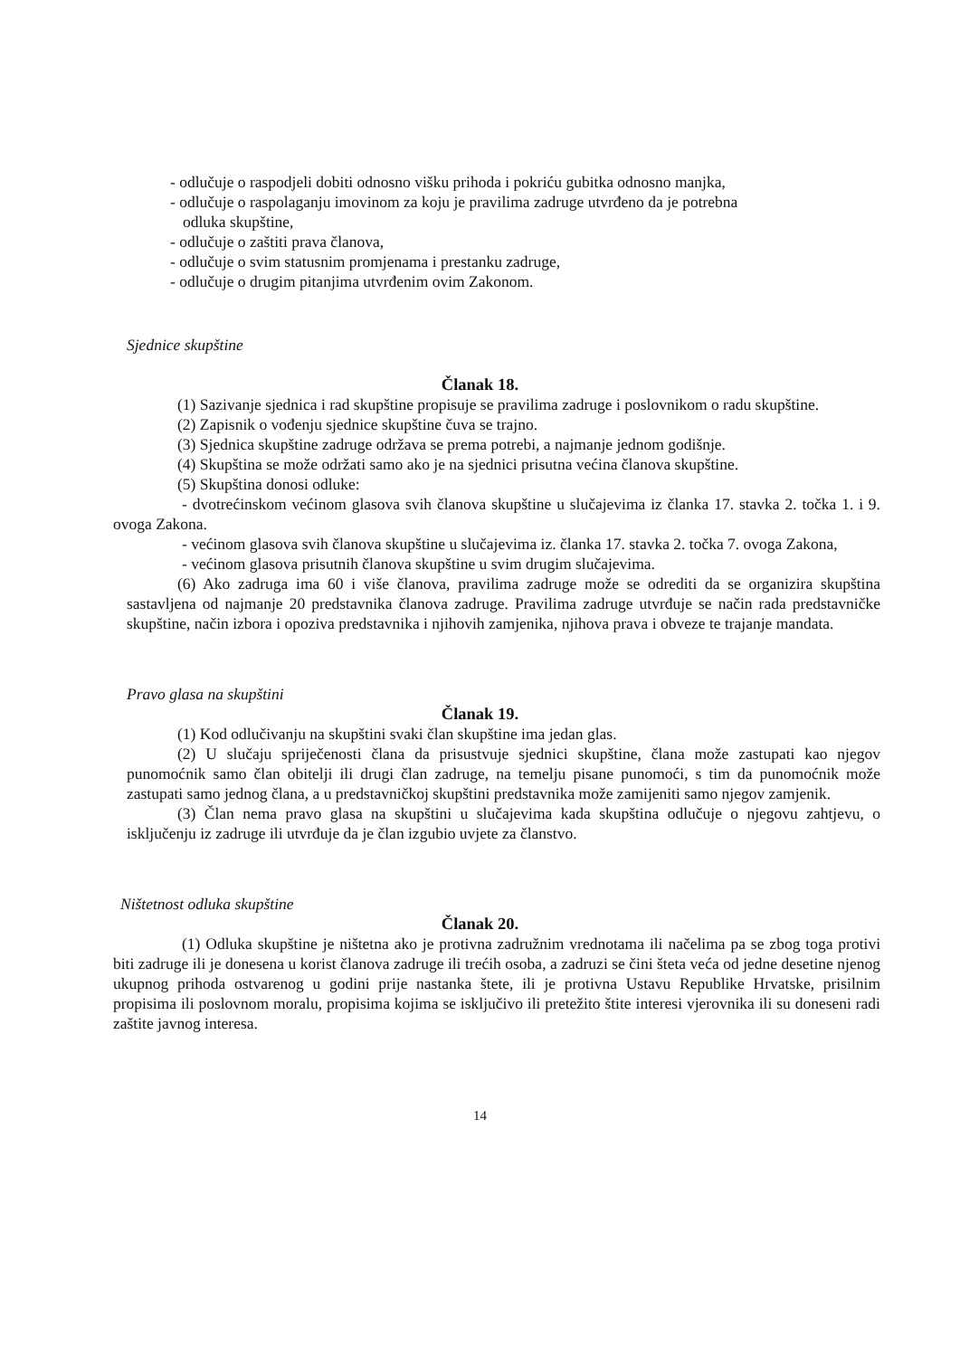- odlučuje o raspodjeli dobiti odnosno višku prihoda i pokriću gubitka odnosno manjka,
- odlučuje o raspolaganju imovinom za koju je pravilima zadruge utvrđeno da je potrebna
odluka skupštine,
- odlučuje o zaštiti prava članova,
- odlučuje o svim statusnim promjenama i prestanku zadruge,
- odlučuje o drugim pitanjima utvrđenim ovim Zakonom.
Sjednice skupštine
Članak 18.
(1) Sazivanje sjednica i rad skupštine propisuje se pravilima zadruge i poslovnikom o radu skupštine.
(2) Zapisnik o vođenju sjednice skupštine čuva se trajno.
(3) Sjednica skupštine zadruge održava se prema potrebi, a najmanje jednom godišnje.
(4) Skupština se može održati samo ako je na sjednici prisutna većina članova skupštine.
(5) Skupština donosi odluke:
- dvotrećinskom većinom glasova svih članova skupštine u slučajevima iz članka 17. stavka 2. točka 1. i 9. ovoga Zakona.
- većinom glasova svih članova skupštine u slučajevima iz. članka 17. stavka 2. točka 7. ovoga Zakona,
- većinom glasova prisutnih članova skupštine u svim drugim slučajevima.
(6) Ako zadruga ima 60 i više članova, pravilima zadruge može se odrediti da se organizira skupština sastavljena od najmanje 20 predstavnika članova zadruge. Pravilima zadruge utvrđuje se način rada predstavničke skupštine, način izbora i opoziva predstavnika i njihovih zamjenika, njihova prava i obveze te trajanje mandata.
Pravo glasa na skupštini
Članak 19.
(1) Kod odlučivanju na skupštini svaki član skupštine ima jedan glas.
(2) U slučaju spriječenosti člana da prisustvuje sjednici skupštine, člana može zastupati kao njegov punomoćnik samo član obitelji ili drugi član zadruge, na temelju pisane punomoći, s tim da punomoćnik može zastupati samo jednog člana, a u predstavničkoj skupštini predstavnika može zamijeniti samo njegov zamjenik.
(3) Član nema pravo glasa na skupštini u slučajevima kada skupština odlučuje o njegovu zahtjevu, o isključenju iz zadruge ili utvrđuje da je član izgubio uvjete za članstvo.
Ništetnost odluka skupštine
Članak 20.
(1) Odluka skupštine je ništetna ako je protivna zadružnim vrednotama ili načelima pa se zbog toga protivi biti zadruge ili je donesena u korist članova zadruge ili trećih osoba, a zadruzi se čini šteta veća od jedne desetine njenog ukupnog prihoda ostvarenog u godini prije nastanka štete, ili je protivna Ustavu Republike Hrvatske, prisilnim propisima ili poslovnom moralu, propisima kojima se isključivo ili pretežito štite interesi vjerovnika ili su doneseni radi zaštite javnog interesa.
14